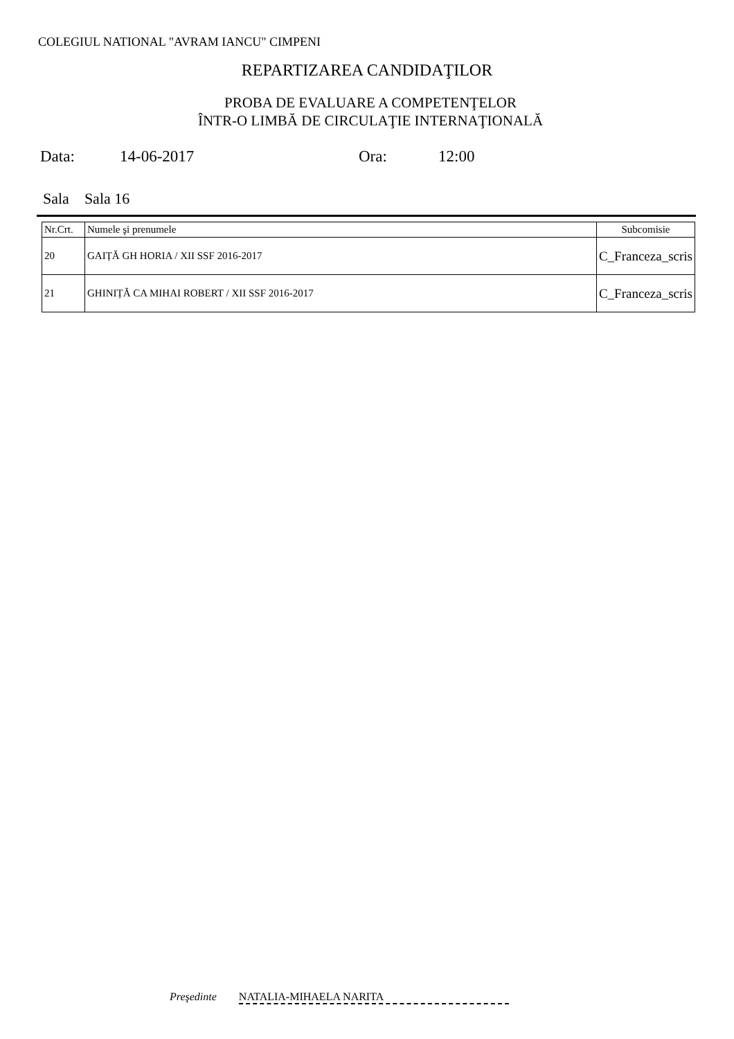COLEGIUL NATIONAL "AVRAM IANCU" CIMPENI
REPARTIZAREA CANDIDAŢILOR
PROBA DE EVALUARE A COMPETENŢELOR
ÎNTR-O LIMBĂ DE CIRCULAŢIE INTERNAŢIONALĂ
Data: 14-06-2017 Ora: 12:00
Sala Sala 16
| Nr.Crt. | Numele şi prenumele | Subcomisie |
| --- | --- | --- |
| 20 | GAIȚĂ GH HORIA / XII SSF 2016-2017 | C_Franceza_scris |
| 21 | GHINIȚĂ CA MIHAI ROBERT / XII SSF 2016-2017 | C_Franceza_scris |
Preşedinte NATALIA-MIHAELA NARITA